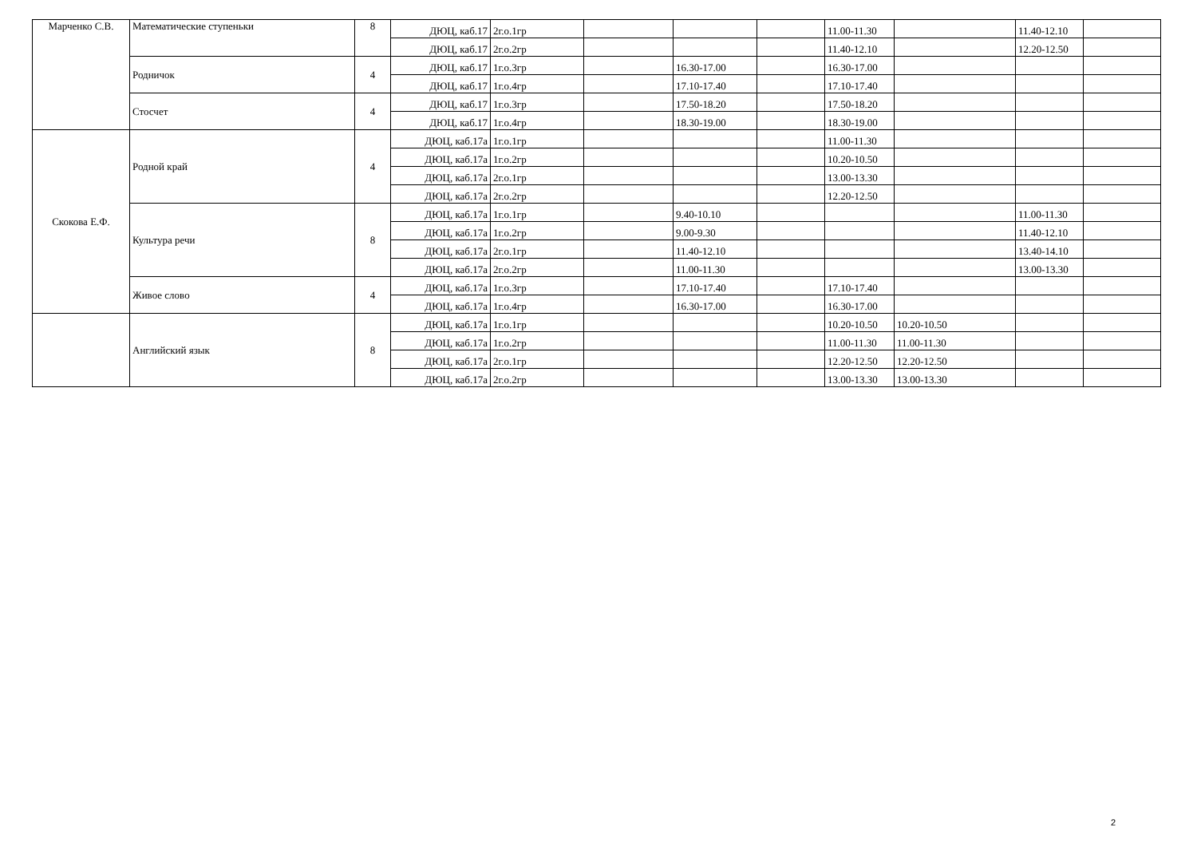| Марченко С.В. | Математические ступеньки | 8 | ДЮЦ, каб.17 | 2г.о.1гр | | | | 11.00-11.30 | | 11.40-12.10 | |
| | | | ДЮЦ, каб.17 | 2г.о.2гр | | | | 11.40-12.10 | | 12.20-12.50 | |
| | Родничок | 4 | ДЮЦ, каб.17 | 1г.о.3гр | | 16.30-17.00 | | 16.30-17.00 | | | |
| | | | ДЮЦ, каб.17 | 1г.о.4гр | | 17.10-17.40 | | 17.10-17.40 | | | |
| | Стосчет | 4 | ДЮЦ, каб.17 | 1г.о.3гр | | 17.50-18.20 | | 17.50-18.20 | | | |
| | | | ДЮЦ, каб.17 | 1г.о.4гр | | 18.30-19.00 | | 18.30-19.00 | | | |
| Скокова Е.Ф. | Родной край | 4 | ДЮЦ, каб.17а | 1г.о.1гр | | | | 11.00-11.30 | | | |
| | | | ДЮЦ, каб.17а | 1г.о.2гр | | | | 10.20-10.50 | | | |
| | | | ДЮЦ, каб.17а | 2г.о.1гр | | | | 13.00-13.30 | | | |
| | | | ДЮЦ, каб.17а | 2г.о.2гр | | | | 12.20-12.50 | | | |
| | Культура речи | 8 | ДЮЦ, каб.17а | 1г.о.1гр | | 9.40-10.10 | | | | 11.00-11.30 | |
| | | | ДЮЦ, каб.17а | 1г.о.2гр | | 9.00-9.30 | | | | 11.40-12.10 | |
| | | | ДЮЦ, каб.17а | 2г.о.1гр | | 11.40-12.10 | | | | 13.40-14.10 | |
| | | | ДЮЦ, каб.17а | 2г.о.2гр | | 11.00-11.30 | | | | 13.00-13.30 | |
| | Живое слово | 4 | ДЮЦ, каб.17а | 1г.о.3гр | | 17.10-17.40 | | 17.10-17.40 | | | |
| | | | ДЮЦ, каб.17а | 1г.о.4гр | | 16.30-17.00 | | 16.30-17.00 | | | |
| | Английский язык | 8 | ДЮЦ, каб.17а | 1г.о.1гр | | | | 10.20-10.50 | 10.20-10.50 | | |
| | | | ДЮЦ, каб.17а | 1г.о.2гр | | | | 11.00-11.30 | 11.00-11.30 | | |
| | | | ДЮЦ, каб.17а | 2г.о.1гр | | | | 12.20-12.50 | 12.20-12.50 | | |
| | | | ДЮЦ, каб.17а | 2г.о.2гр | | | | 13.00-13.30 | 13.00-13.30 | | |
2